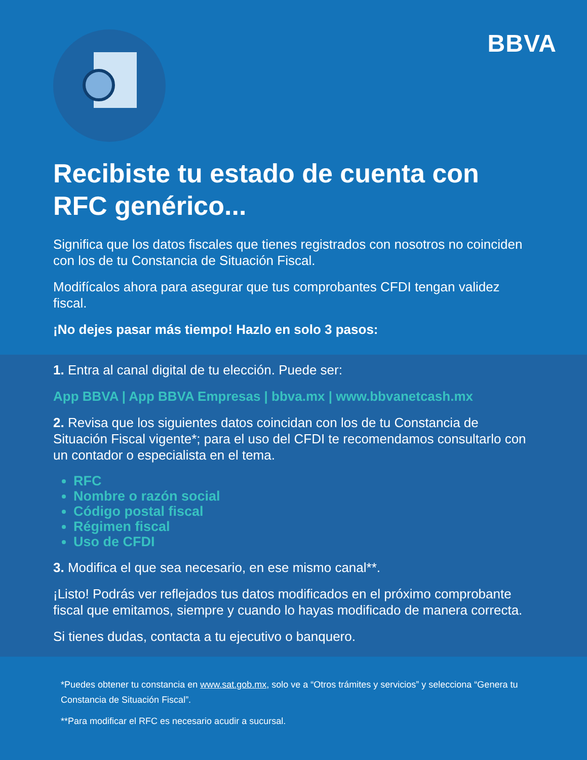BBVA
Recibiste tu estado de cuenta con RFC genérico...
Significa que los datos fiscales que tienes registrados con nosotros no coinciden con los de tu Constancia de Situación Fiscal.
Modifícalos ahora para asegurar que tus comprobantes CFDI tengan validez fiscal.
¡No dejes pasar más tiempo! Hazlo en solo 3 pasos:
1. Entra al canal digital de tu elección. Puede ser:
App BBVA | App BBVA Empresas | bbva.mx | www.bbvanetcash.mx
2. Revisa que los siguientes datos coincidan con los de tu Constancia de Situación Fiscal vigente*; para el uso del CFDI te recomendamos consultarlo con un contador o especialista en el tema.
RFC
Nombre o razón social
Código postal fiscal
Régimen fiscal
Uso de CFDI
3. Modifica el que sea necesario, en ese mismo canal**.
¡Listo! Podrás ver reflejados tus datos modificados en el próximo comprobante fiscal que emitamos, siempre y cuando lo hayas modificado de manera correcta.
Si tienes dudas, contacta a tu ejecutivo o banquero.
*Puedes obtener tu constancia en www.sat.gob.mx, solo ve a “Otros trámites y servicios” y selecciona “Genera tu Constancia de Situación Fiscal”.
**Para modificar el RFC es necesario acudir a sucursal.